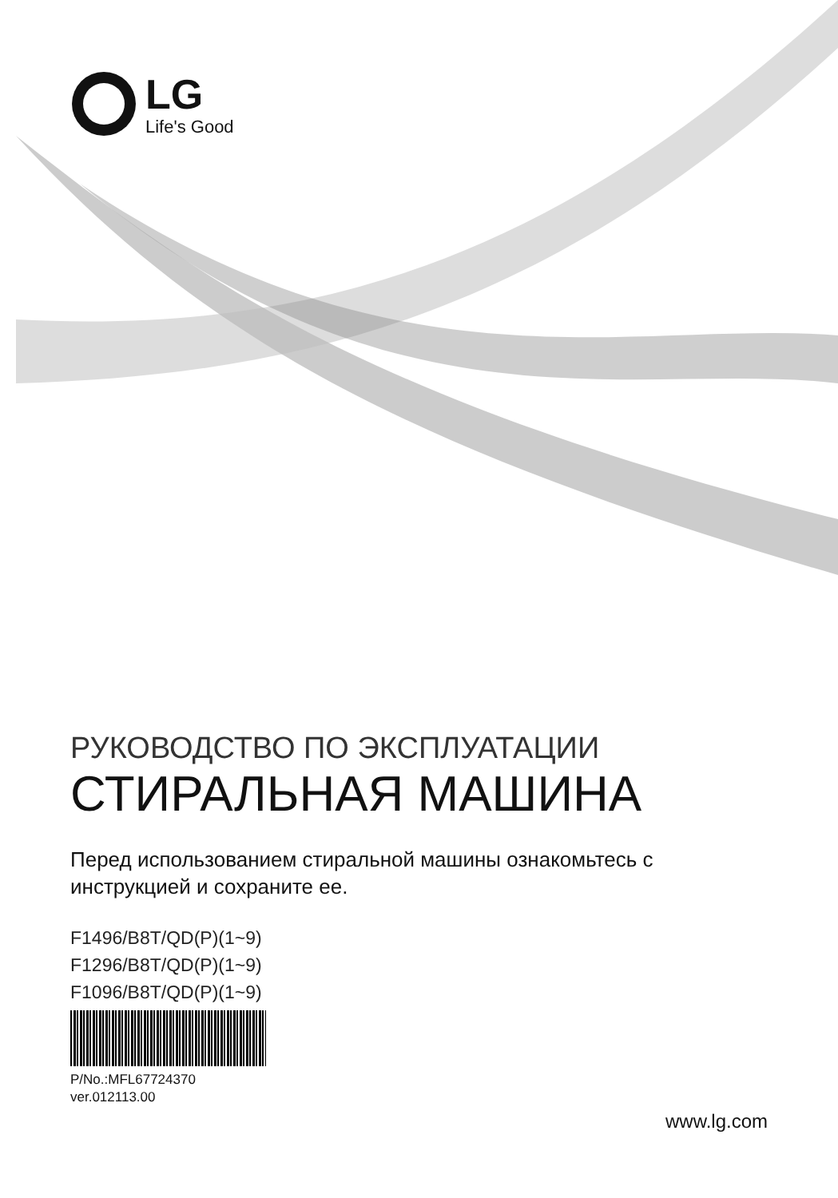LG
Life's Good
РУКОВОДСТВО ПО ЭКСПЛУАТАЦИИ
СТИРАЛЬНАЯ МАШИНА
Перед использованием стиральной машины ознакомьтесь с
инструкцией и сохраните ее.
F1496/B8T/QD(P)(1~9)
F1296/B8T/QD(P)(1~9)
F1096/B8T/QD(P)(1~9)
P/No.:MFL67724370
ver.012113.00
www.lg.com